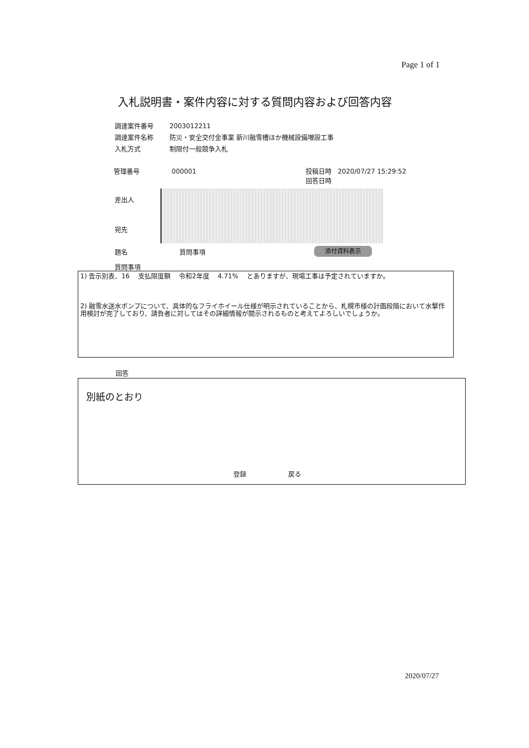Page 1 of 1
入札説明書・案件内容に対する質問内容および回答内容
| 調達案件番号 | 2003012211 |
| 調達案件名称 | 防災・安全交付金事業 新川融雪槽ほか機械設備増設工事 |
| 入札方式 | 制限付一般競争入札 |
管理番号 000001 投稿日時 2020/07/27 15:29:52
回答日時
差出人
宛先
題名 質問事項 添付資料表示
質問事項
1) 告示別表．16 　支払限度額 　令和2年度 　4.71% 　とありますが、現場工事は予定されていますか。
2) 融雪水送水ポンプについて、具体的なフライホイール仕様が明示されていることから、札幌市様の計画段階において水撃作用検討が完了しており、請負者に対してはその詳細情報が開示されるものと考えてよろしいでしょうか。
回答
別紙のとおり
登録 戻る
2020/07/27